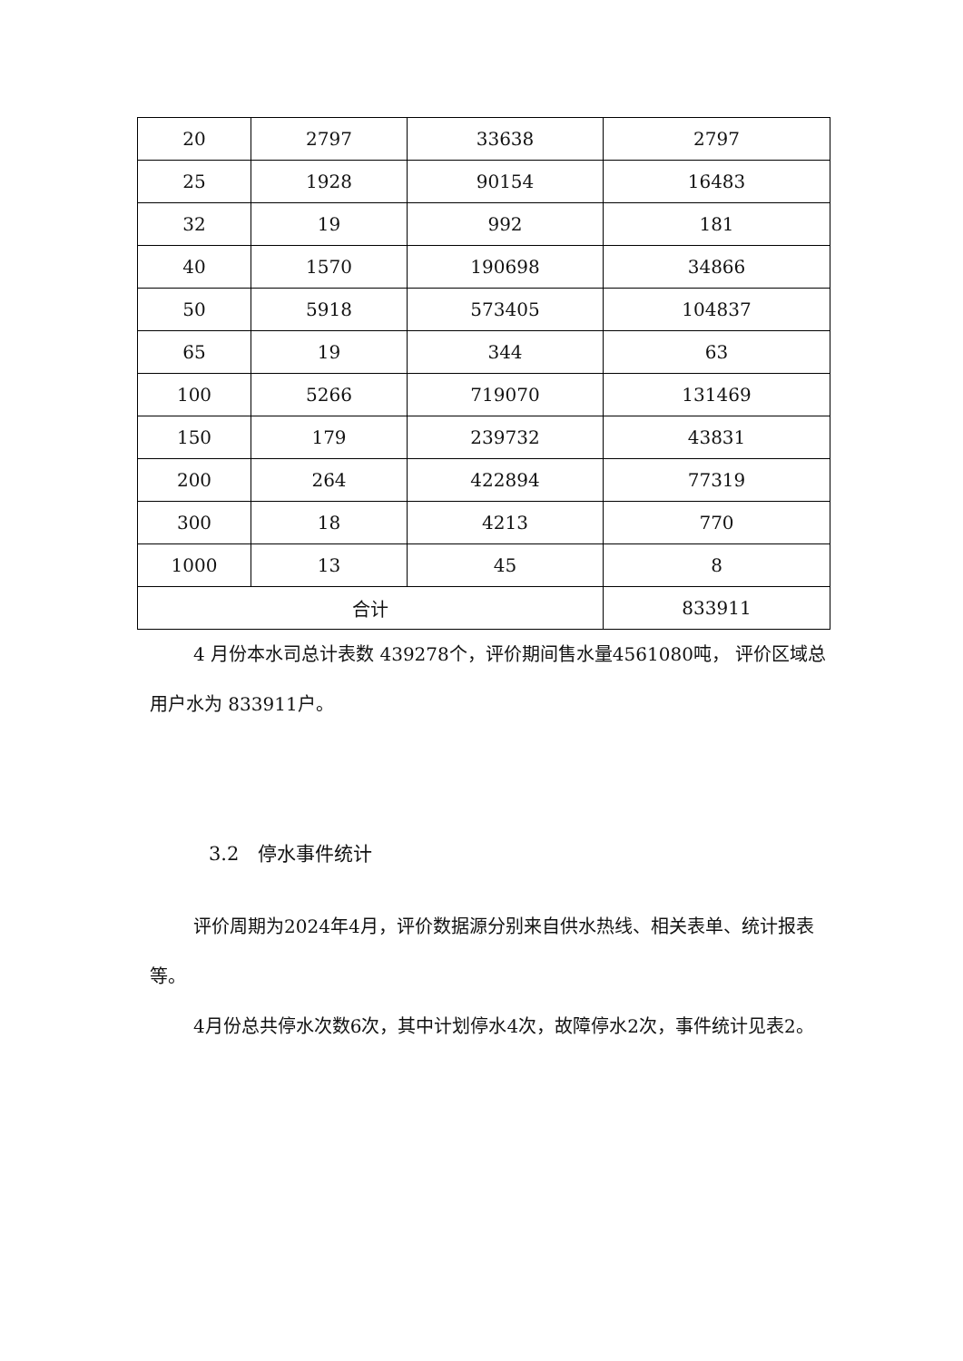| 20 | 2797 | 33638 | 2797 |
| 25 | 1928 | 90154 | 16483 |
| 32 | 19 | 992 | 181 |
| 40 | 1570 | 190698 | 34866 |
| 50 | 5918 | 573405 | 104837 |
| 65 | 19 | 344 | 63 |
| 100 | 5266 | 719070 | 131469 |
| 150 | 179 | 239732 | 43831 |
| 200 | 264 | 422894 | 77319 |
| 300 | 18 | 4213 | 770 |
| 1000 | 13 | 45 | 8 |
| 合计 | | | 833911 |
4 月份本水司总计表数 439278个，评价期间售水量4561080吨， 评价区域总用户水为 833911户。
3.2　停水事件统计
评价周期为2024年4月，评价数据源分别来自供水热线、相关表单、统计报表等。
4月份总共停水次数6次，其中计划停水4次，故障停水2次，事件统计见表2。